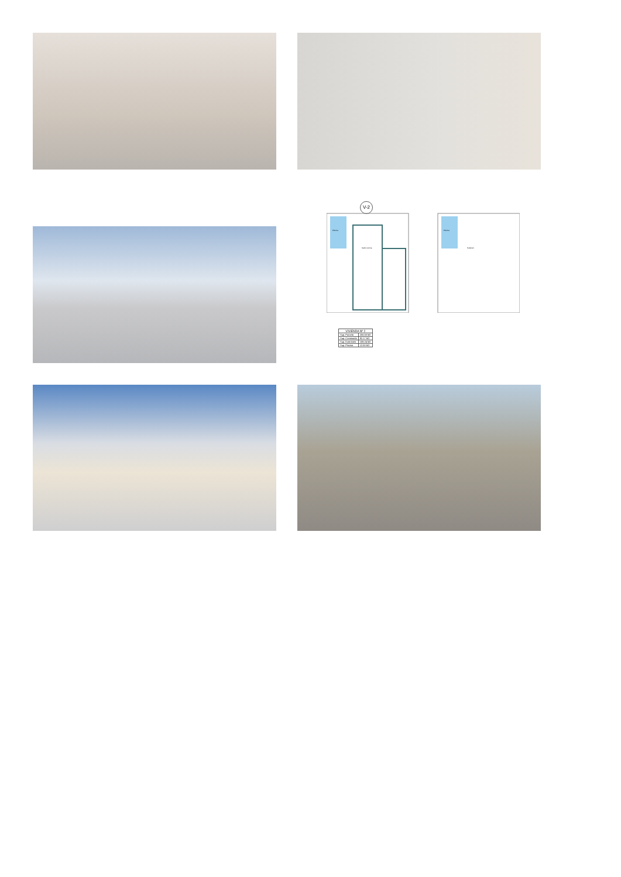V-2
Piscina
Salón-cocina
Piscina
Solárium
| VIVIENDA Nº 2 | |
| --- | --- |
| Sup. Parcela | 200.00 M2 |
| Sup. Construida | 92.17 M2 |
| Sup. Exteriores | 188.24 M2 |
| Sup. Piscina | 12.50 M2 |